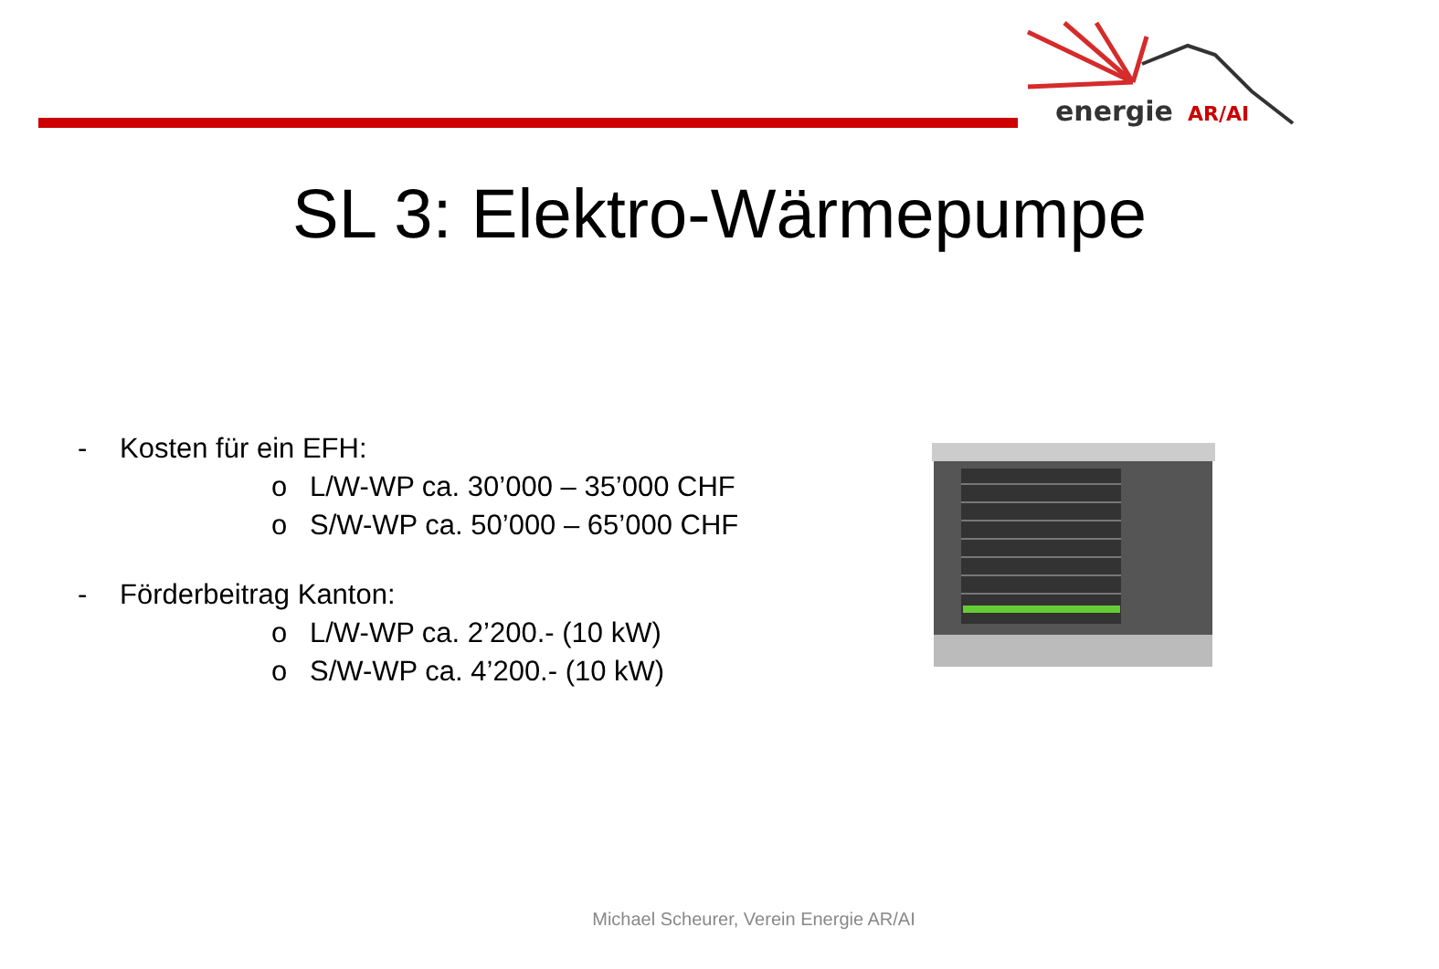energie
AR/AI
SL 3: Elektro-Wärmepumpe
- Kosten für ein EFH:
o L/W-WP ca. 30’000 – 35’000 CHF
o S/W-WP ca. 50’000 – 65’000 CHF
- Förderbeitrag Kanton:
o L/W-WP ca. 2’200.- (10 kW)
o S/W-WP ca. 4’200.- (10 kW)
Michael Scheurer, Verein Energie AR/AI